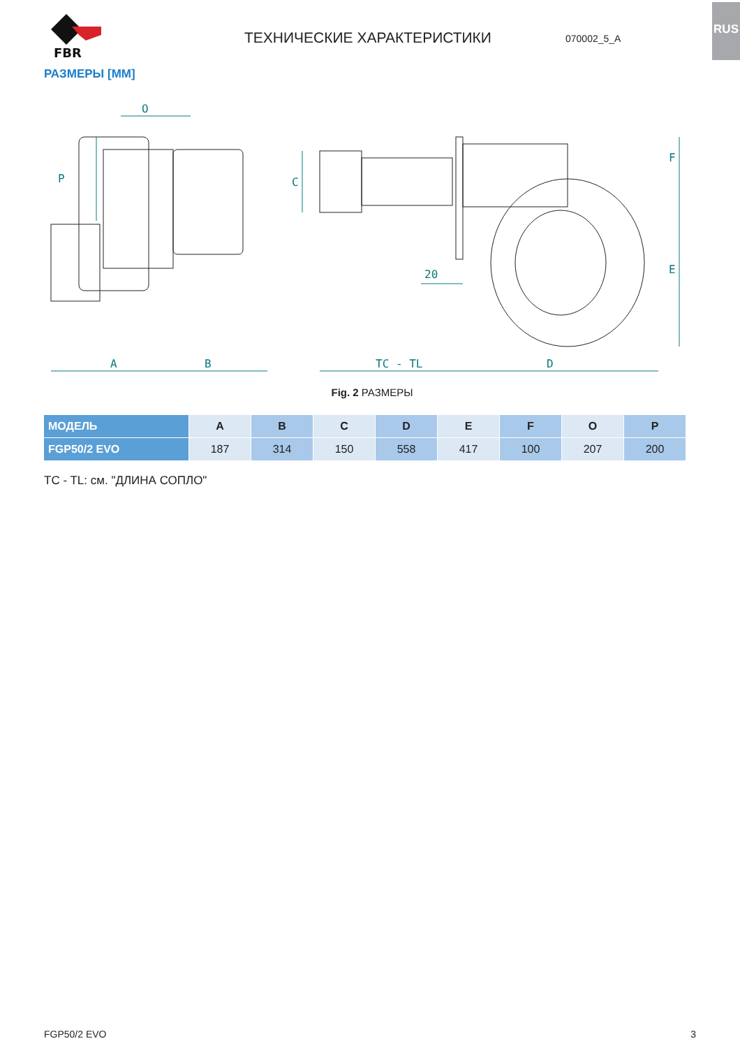RUS
FBR
ТЕХНИЧЕСКИЕ ХАРАКТЕРИСТИКИ
070002_5_A
РАЗМЕРЫ [ММ]
O
P
A
B
C
TC - TL
D
F
E
20
Fig. 2 РАЗМЕРЫ
| МОДЕЛЬ | A | B | C | D | E | F | O | P |
| --- | --- | --- | --- | --- | --- | --- | --- | --- |
| FGP50/2 EVO | 187 | 314 | 150 | 558 | 417 | 100 | 207 | 200 |
TC - TL: см. "ДЛИНА СОПЛО"
FGP50/2 EVO 3